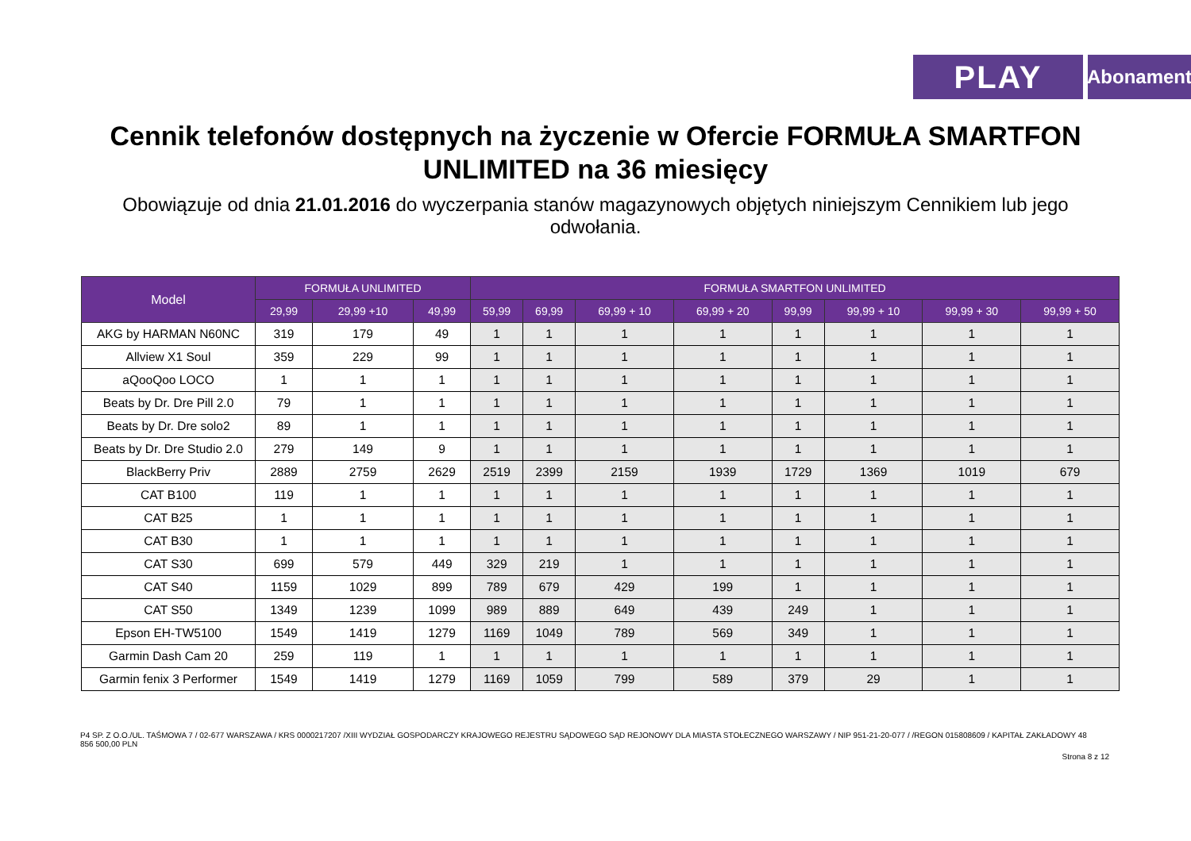PLAY
Abonament
Cennik telefonów dostępnych na życzenie w Ofercie FORMUŁA SMARTFON UNLIMITED na 36 miesięcy
Obowiązuje od dnia 21.01.2016 do wyczerpania stanów magazynowych objętych niniejszym Cennikiem lub jego odwołania.
| Model | FORMUŁA UNLIMITED | | | FORMUŁA SMARTFON UNLIMITED | | | | | | | |
| --- | --- | --- | --- | --- | --- | --- | --- | --- | --- | --- | --- |
| | 29,99 | 29,99 +10 | 49,99 | 59,99 | 69,99 | 69,99 + 10 | 69,99 + 20 | 99,99 | 99,99 + 10 | 99,99 + 30 | 99,99 + 50 |
| AKG by HARMAN N60NC | 319 | 179 | 49 | 1 | 1 | 1 | 1 | 1 | 1 | 1 | 1 |
| Allview X1 Soul | 359 | 229 | 99 | 1 | 1 | 1 | 1 | 1 | 1 | 1 | 1 |
| aQooQoo LOCO | 1 | 1 | 1 | 1 | 1 | 1 | 1 | 1 | 1 | 1 | 1 |
| Beats by Dr. Dre Pill 2.0 | 79 | 1 | 1 | 1 | 1 | 1 | 1 | 1 | 1 | 1 | 1 |
| Beats by Dr. Dre solo2 | 89 | 1 | 1 | 1 | 1 | 1 | 1 | 1 | 1 | 1 | 1 |
| Beats by Dr. Dre Studio 2.0 | 279 | 149 | 9 | 1 | 1 | 1 | 1 | 1 | 1 | 1 | 1 |
| BlackBerry Priv | 2889 | 2759 | 2629 | 2519 | 2399 | 2159 | 1939 | 1729 | 1369 | 1019 | 679 |
| CAT B100 | 119 | 1 | 1 | 1 | 1 | 1 | 1 | 1 | 1 | 1 | 1 |
| CAT B25 | 1 | 1 | 1 | 1 | 1 | 1 | 1 | 1 | 1 | 1 | 1 |
| CAT B30 | 1 | 1 | 1 | 1 | 1 | 1 | 1 | 1 | 1 | 1 | 1 |
| CAT S30 | 699 | 579 | 449 | 329 | 219 | 1 | 1 | 1 | 1 | 1 | 1 |
| CAT S40 | 1159 | 1029 | 899 | 789 | 679 | 429 | 199 | 1 | 1 | 1 | 1 |
| CAT S50 | 1349 | 1239 | 1099 | 989 | 889 | 649 | 439 | 249 | 1 | 1 | 1 |
| Epson EH-TW5100 | 1549 | 1419 | 1279 | 1169 | 1049 | 789 | 569 | 349 | 1 | 1 | 1 |
| Garmin Dash Cam 20 | 259 | 119 | 1 | 1 | 1 | 1 | 1 | 1 | 1 | 1 | 1 |
| Garmin fenix 3 Performer | 1549 | 1419 | 1279 | 1169 | 1059 | 799 | 589 | 379 | 29 | 1 | 1 |
P4 SP. Z O.O./UL. TAŚMOWA 7 / 02-677 WARSZAWA / KRS 0000217207 /XIII WYDZIAŁ GOSPODARCZY KRAJOWEGO REJESTRU SĄDOWEGO SĄD REJONOWY DLA MIASTA STOŁECZNEGO WARSZAWY / NIP 951-21-20-077 / /REGON 015808609 / KAPITAŁ ZAKŁADOWY 48 856 500,00 PLN
Strona 8 z 12